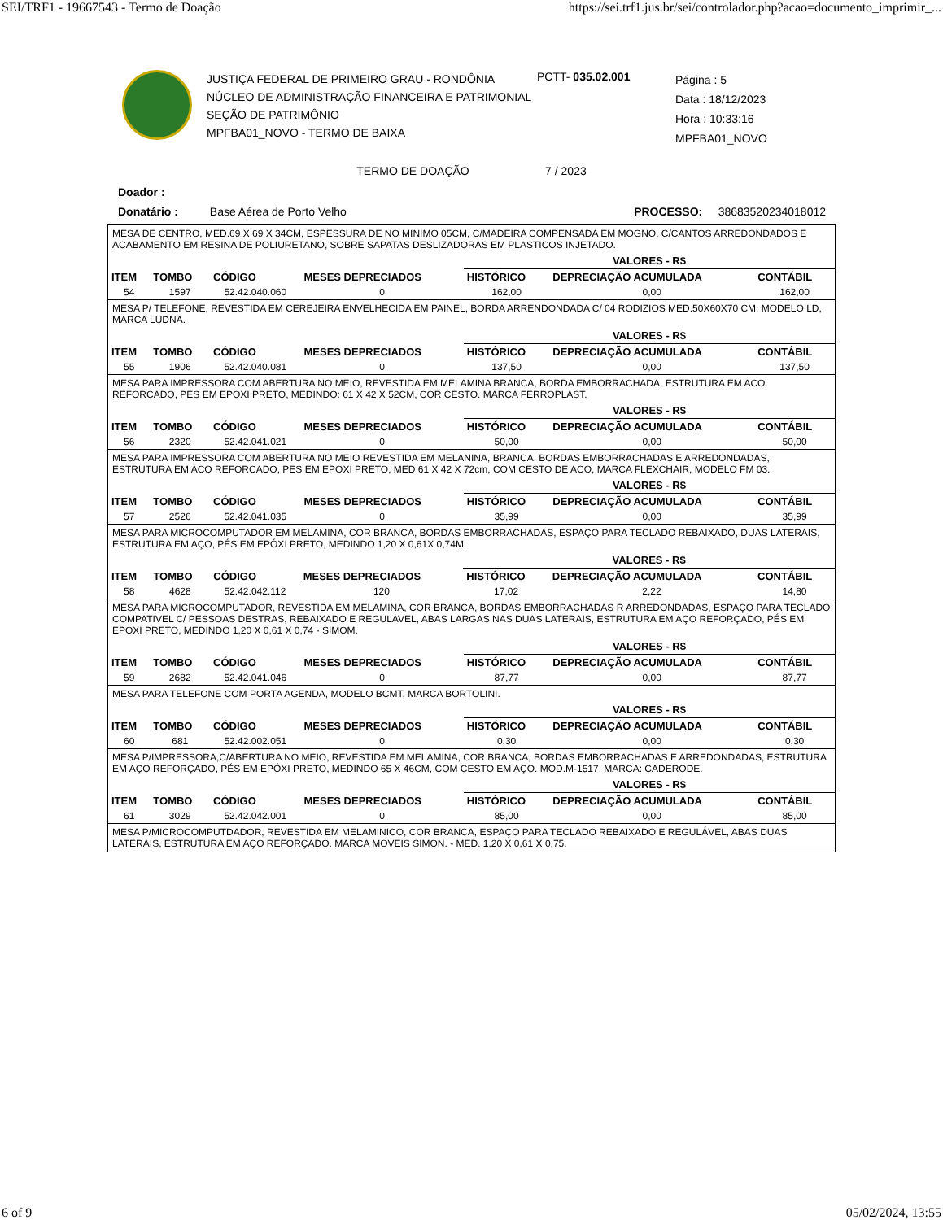SEI/TRF1 - 19667543 - Termo de Doação https://sei.trf1.jus.br/sei/controlador.php?acao=documento_imprimir_...
JUSTIÇA FEDERAL DE PRIMEIRO GRAU - RONDÔNIA
NÚCLEO DE ADMINISTRAÇÃO FINANCEIRA E PATRIMONIAL
SEÇÃO DE PATRIMÔNIO
MPFBA01_NOVO - TERMO DE BAIXA
PCTT- 035.02.001
Página : 5
Data : 18/12/2023
Hora : 10:33:16
MPFBA01_NOVO
TERMO DE DOAÇÃO 7 / 2023
Doador :
Donatário : Base Aérea de Porto Velho PROCESSO: 38683520234018012
MESA DE CENTRO, MED.69 X 69 X 34CM, ESPESSURA DE NO MINIMO 05CM, C/MADEIRA COMPENSADA EM MOGNO, C/CANTOS ARREDONDADOS E ACABAMENTO EM RESINA DE POLIURETANO, SOBRE SAPATAS DESLIZADORAS EM PLASTICOS INJETADO.
| | | | | VALORES - R$ | | |
| --- | --- | --- | --- | --- | --- | --- |
| ITEM | TOMBO | CÓDIGO | MESES DEPRECIADOS | HISTÓRICO | DEPRECIAÇÃO ACUMULADA | CONTÁBIL |
| 54 | 1597 | 52.42.040.060 | 0 | 162,00 | 0,00 | 162,00 |
MESA P/ TELEFONE, REVESTIDA EM CEREJEIRA ENVELHECIDA EM PAINEL, BORDA ARRENDONDADA C/ 04 RODIZIOS MED.50X60X70 CM. MODELO LD, MARCA LUDNA.
| | | | | VALORES - R$ | | |
| --- | --- | --- | --- | --- | --- | --- |
| ITEM | TOMBO | CÓDIGO | MESES DEPRECIADOS | HISTÓRICO | DEPRECIAÇÃO ACUMULADA | CONTÁBIL |
| 55 | 1906 | 52.42.040.081 | 0 | 137,50 | 0,00 | 137,50 |
MESA PARA IMPRESSORA COM ABERTURA NO MEIO, REVESTIDA EM MELAMINA BRANCA, BORDA EMBORRACHADA, ESTRUTURA EM ACO REFORCADO, PES EM EPOXI PRETO, MEDINDO: 61 X 42 X 52CM, COR CESTO. MARCA FERROPLAST.
| | | | | VALORES - R$ | | |
| --- | --- | --- | --- | --- | --- | --- |
| ITEM | TOMBO | CÓDIGO | MESES DEPRECIADOS | HISTÓRICO | DEPRECIAÇÃO ACUMULADA | CONTÁBIL |
| 56 | 2320 | 52.42.041.021 | 0 | 50,00 | 0,00 | 50,00 |
MESA PARA IMPRESSORA COM ABERTURA NO MEIO REVESTIDA EM MELANINA, BRANCA, BORDAS EMBORRACHADAS E ARREDONDADAS, ESTRUTURA EM ACO REFORCADO, PES EM EPOXI PRETO, MED 61 X 42 X 72cm, COM CESTO DE ACO, MARCA FLEXCHAIR, MODELO FM 03.
| | | | | VALORES - R$ | | |
| --- | --- | --- | --- | --- | --- | --- |
| ITEM | TOMBO | CÓDIGO | MESES DEPRECIADOS | HISTÓRICO | DEPRECIAÇÃO ACUMULADA | CONTÁBIL |
| 57 | 2526 | 52.42.041.035 | 0 | 35,99 | 0,00 | 35,99 |
MESA PARA MICROCOMPUTADOR EM MELAMINA, COR BRANCA, BORDAS EMBORRACHADAS, ESPAÇO PARA TECLADO REBAIXADO, DUAS LATERAIS, ESTRUTURA EM AÇO, PÉS EM EPÓXI PRETO, MEDINDO 1,20 X 0,61X 0,74M.
| | | | | VALORES - R$ | | |
| --- | --- | --- | --- | --- | --- | --- |
| ITEM | TOMBO | CÓDIGO | MESES DEPRECIADOS | HISTÓRICO | DEPRECIAÇÃO ACUMULADA | CONTÁBIL |
| 58 | 4628 | 52.42.042.112 | 120 | 17,02 | 2,22 | 14,80 |
MESA PARA MICROCOMPUTADOR, REVESTIDA EM MELAMINA, COR BRANCA, BORDAS EMBORRACHADAS R ARREDONDADAS, ESPAÇO PARA TECLADO COMPATIVEL C/ PESSOAS DESTRAS, REBAIXADO E REGULAVEL, ABAS LARGAS NAS DUAS LATERAIS, ESTRUTURA EM AÇO REFORÇADO, PÉS EM EPOXI PRETO, MEDINDO 1,20 X 0,61 X 0,74 - SIMOM.
| | | | | VALORES - R$ | | |
| --- | --- | --- | --- | --- | --- | --- |
| ITEM | TOMBO | CÓDIGO | MESES DEPRECIADOS | HISTÓRICO | DEPRECIAÇÃO ACUMULADA | CONTÁBIL |
| 59 | 2682 | 52.42.041.046 | 0 | 87,77 | 0,00 | 87,77 |
MESA PARA TELEFONE COM PORTA AGENDA, MODELO BCMT, MARCA BORTOLINI.
| | | | | VALORES - R$ | | |
| --- | --- | --- | --- | --- | --- | --- |
| ITEM | TOMBO | CÓDIGO | MESES DEPRECIADOS | HISTÓRICO | DEPRECIAÇÃO ACUMULADA | CONTÁBIL |
| 60 | 681 | 52.42.002.051 | 0 | 0,30 | 0,00 | 0,30 |
MESA P/IMPRESSORA,C/ABERTURA NO MEIO, REVESTIDA EM MELAMINA, COR BRANCA, BORDAS EMBORRACHADAS E ARREDONDADAS, ESTRUTURA EM AÇO REFORÇADO, PÉS EM EPÓXI PRETO, MEDINDO 65 X 46CM, COM CESTO EM AÇO. MOD.M-1517. MARCA: CADERODE.
| | | | | VALORES - R$ | | |
| --- | --- | --- | --- | --- | --- | --- |
| ITEM | TOMBO | CÓDIGO | MESES DEPRECIADOS | HISTÓRICO | DEPRECIAÇÃO ACUMULADA | CONTÁBIL |
| 61 | 3029 | 52.42.042.001 | 0 | 85,00 | 0,00 | 85,00 |
MESA P/MICROCOMPUTDADOR, REVESTIDA EM MELAMINICO, COR BRANCA, ESPAÇO PARA TECLADO REBAIXADO E REGULÁVEL, ABAS DUAS LATERAIS, ESTRUTURA EM AÇO REFORÇADO. MARCA MOVEIS SIMON. - MED. 1,20 X 0,61 X 0,75.
6 of 9 05/02/2024, 13:55